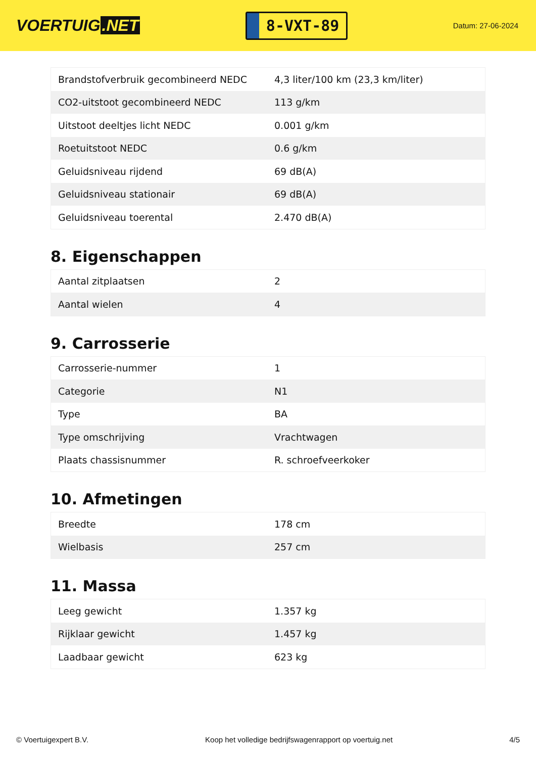VOERTUIG.NET
8-VXT-89
Datum: 27-06-2024
| Brandstofverbruik gecombineerd NEDC | 4,3 liter/100 km (23,3 km/liter) |
| CO2-uitstoot gecombineerd NEDC | 113 g/km |
| Uitstoot deeltjes licht NEDC | 0.001 g/km |
| Roetuitstoot NEDC | 0.6 g/km |
| Geluidsniveau rijdend | 69 dB(A) |
| Geluidsniveau stationair | 69 dB(A) |
| Geluidsniveau toerental | 2.470 dB(A) |
8. Eigenschappen
| Aantal zitplaatsen | 2 |
| Aantal wielen | 4 |
9. Carrosserie
| Carrosserie-nummer | 1 |
| Categorie | N1 |
| Type | BA |
| Type omschrijving | Vrachtwagen |
| Plaats chassisnummer | R. schroefveerkoker |
10. Afmetingen
| Breedte | 178 cm |
| Wielbasis | 257 cm |
11. Massa
| Leeg gewicht | 1.357 kg |
| Rijklaar gewicht | 1.457 kg |
| Laadbaar gewicht | 623 kg |
© Voertuigexpert B.V. Koop het volledige bedrijfswagenrapport op voertuig.net 4/5